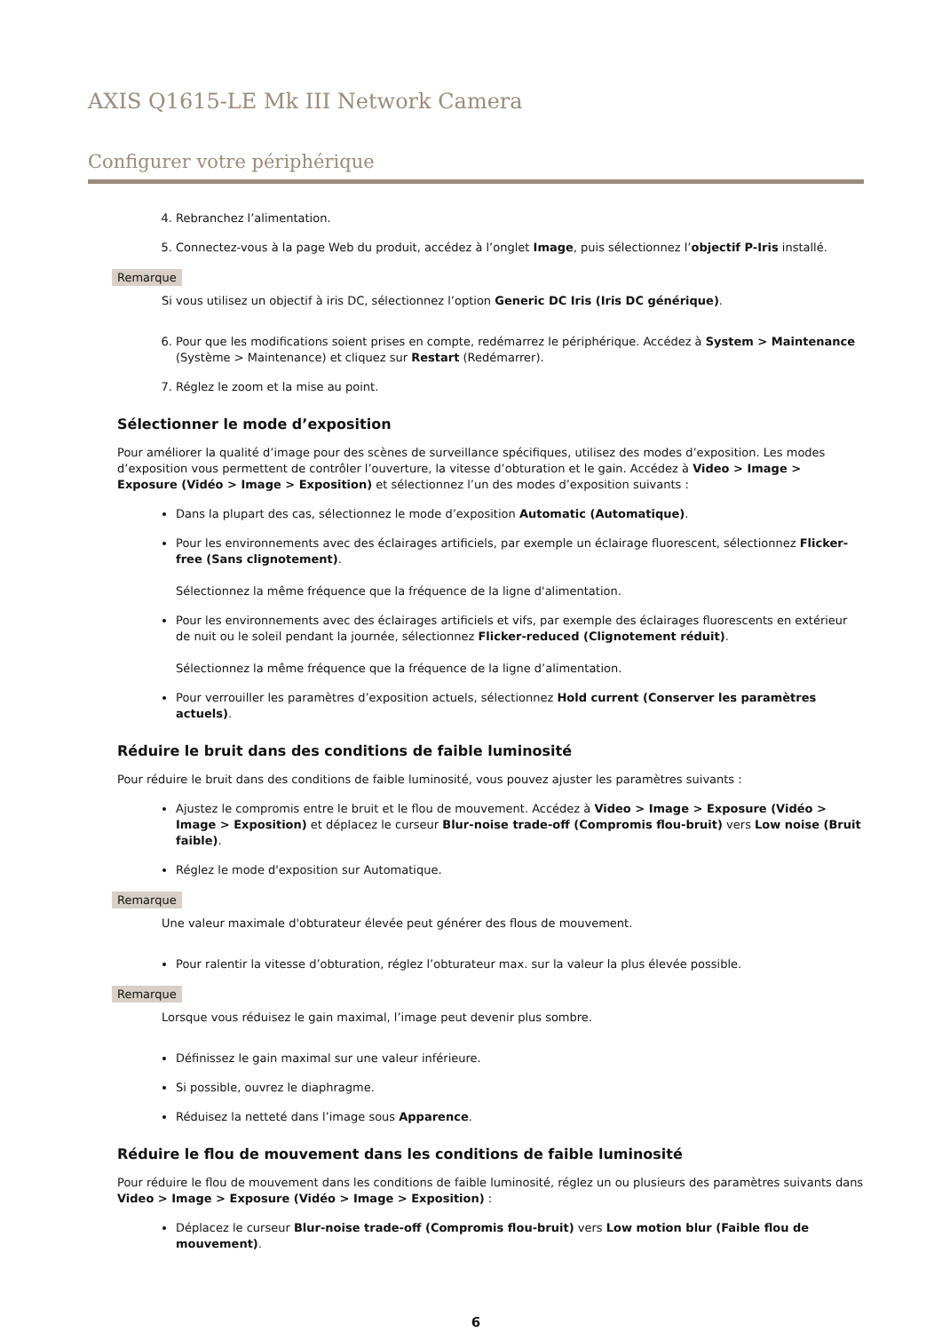AXIS Q1615-LE Mk III Network Camera
Configurer votre périphérique
4. Rebranchez l’alimentation.
5. Connectez-vous à la page Web du produit, accédez à l’onglet Image, puis sélectionnez l’objectif P-Iris installé.
Remarque
Si vous utilisez un objectif à iris DC, sélectionnez l’option Generic DC Iris (Iris DC générique).
6. Pour que les modifications soient prises en compte, redémarrez le périphérique. Accédez à System > Maintenance (Système > Maintenance) et cliquez sur Restart (Redémarrer).
7. Réglez le zoom et la mise au point.
Sélectionner le mode d’exposition
Pour améliorer la qualité d’image pour des scènes de surveillance spécifiques, utilisez des modes d’exposition. Les modes d’exposition vous permettent de contrôler l’ouverture, la vitesse d’obturation et le gain. Accédez à Video > Image > Exposure (Vidéo > Image > Exposition) et sélectionnez l’un des modes d’exposition suivants :
Dans la plupart des cas, sélectionnez le mode d’exposition Automatic (Automatique).
Pour les environnements avec des éclairages artificiels, par exemple un éclairage fluorescent, sélectionnez Flicker-free (Sans clignotement).
Sélectionnez la même fréquence que la fréquence de la ligne d'alimentation.
Pour les environnements avec des éclairages artificiels et vifs, par exemple des éclairages fluorescents en extérieur de nuit ou le soleil pendant la journée, sélectionnez Flicker-reduced (Clignotement réduit).
Sélectionnez la même fréquence que la fréquence de la ligne d’alimentation.
Pour verrouiller les paramètres d’exposition actuels, sélectionnez Hold current (Conserver les paramètres actuels).
Réduire le bruit dans des conditions de faible luminosité
Pour réduire le bruit dans des conditions de faible luminosité, vous pouvez ajuster les paramètres suivants :
Ajustez le compromis entre le bruit et le flou de mouvement. Accédez à Video > Image > Exposure (Vidéo > Image > Exposition) et déplacez le curseur Blur-noise trade-off (Compromis flou-bruit) vers Low noise (Bruit faible).
Réglez le mode d'exposition sur Automatique.
Remarque
Une valeur maximale d'obturateur élevée peut générer des flous de mouvement.
Pour ralentir la vitesse d’obturation, réglez l’obturateur max. sur la valeur la plus élevée possible.
Remarque
Lorsque vous réduisez le gain maximal, l’image peut devenir plus sombre.
Définissez le gain maximal sur une valeur inférieure.
Si possible, ouvrez le diaphragme.
Réduisez la netteté dans l’image sous Apparence.
Réduire le flou de mouvement dans les conditions de faible luminosité
Pour réduire le flou de mouvement dans les conditions de faible luminosité, réglez un ou plusieurs des paramètres suivants dans Video > Image > Exposure (Vidéo > Image > Exposition) :
Déplacez le curseur Blur-noise trade-off (Compromis flou-bruit) vers Low motion blur (Faible flou de mouvement).
6